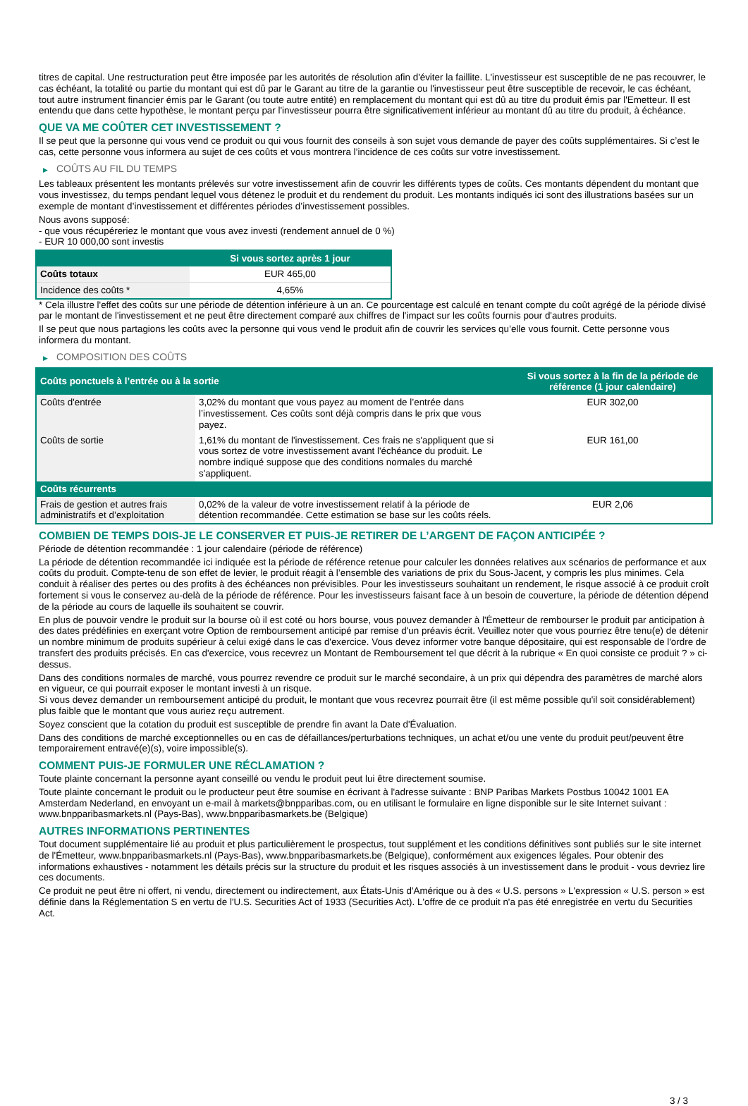titres de capital. Une restructuration peut être imposée par les autorités de résolution afin d'éviter la faillite. L'investisseur est susceptible de ne pas recouvrer, le cas échéant, la totalité ou partie du montant qui est dû par le Garant au titre de la garantie ou l'investisseur peut être susceptible de recevoir, le cas échéant, tout autre instrument financier émis par le Garant (ou toute autre entité) en remplacement du montant qui est dû au titre du produit émis par l'Emetteur. Il est entendu que dans cette hypothèse, le montant perçu par l'investisseur pourra être significativement inférieur au montant dû au titre du produit, à échéance.
QUE VA ME COÛTER CET INVESTISSEMENT ?
Il se peut que la personne qui vous vend ce produit ou qui vous fournit des conseils à son sujet vous demande de payer des coûts supplémentaires. Si c’est le cas, cette personne vous informera au sujet de ces coûts et vous montrera l’incidence de ces coûts sur votre investissement.
▶ COÛTS AU FIL DU TEMPS
Les tableaux présentent les montants prélevés sur votre investissement afin de couvrir les différents types de coûts. Ces montants dépendent du montant que vous investissez, du temps pendant lequel vous détenez le produit et du rendement du produit. Les montants indiqués ici sont des illustrations basées sur un exemple de montant d’investissement et différentes périodes d’investissement possibles.
Nous avons supposé:
- que vous récupéreriez le montant que vous avez investi (rendement annuel de 0 %)
- EUR 10 000,00 sont investis
| | Si vous sortez après 1 jour |
| --- | --- |
| Coûts totaux | EUR 465,00 |
| Incidence des coûts * | 4,65% |
* Cela illustre l'effet des coûts sur une période de détention inférieure à un an. Ce pourcentage est calculé en tenant compte du coût agrégé de la période divisé par le montant de l'investissement et ne peut être directement comparé aux chiffres de l'impact sur les coûts fournis pour d'autres produits.
Il se peut que nous partagions les coûts avec la personne qui vous vend le produit afin de couvrir les services qu’elle vous fournit. Cette personne vous informera du montant.
▶ COMPOSITION DES COÛTS
| Coûts ponctuels à l’entrée ou à la sortie | | Si vous sortez à la fin de la période de référence (1 jour calendaire) |
| --- | --- | --- |
| Coûts d'entrée | 3,02% du montant que vous payez au moment de l’entrée dans l’investissement. Ces coûts sont déjà compris dans le prix que vous payez. | EUR 302,00 |
| Coûts de sortie | 1,61% du montant de l'investissement. Ces frais ne s'appliquent que si vous sortez de votre investissement avant l'échéance du produit. Le nombre indiqué suppose que des conditions normales du marché s'appliquent. | EUR 161,00 |
| Coûts récurrents | | |
| Frais de gestion et autres frais administratifs et d’exploitation | 0,02% de la valeur de votre investissement relatif à la période de détention recommandée. Cette estimation se base sur les coûts réels. | EUR 2,06 |
COMBIEN DE TEMPS DOIS-JE LE CONSERVER ET PUIS-JE RETIRER DE L’ARGENT DE FAÇON ANTICIPÉE ?
Période de détention recommandée : 1 jour calendaire (période de référence)
La période de détention recommandée ici indiquée est la période de référence retenue pour calculer les données relatives aux scénarios de performance et aux coûts du produit. Compte-tenu de son effet de levier, le produit réagit à l’ensemble des variations de prix du Sous-Jacent, y compris les plus minimes. Cela conduit à réaliser des pertes ou des profits à des échéances non prévisibles. Pour les investisseurs souhaitant un rendement, le risque associé à ce produit croît fortement si vous le conservez au-delà de la période de référence. Pour les investisseurs faisant face à un besoin de couverture, la période de détention dépend de la période au cours de laquelle ils souhaitent se couvrir.
En plus de pouvoir vendre le produit sur la bourse où il est coté ou hors bourse, vous pouvez demander à l'Émetteur de rembourser le produit par anticipation à des dates prédéfinies en exerçant votre Option de remboursement anticipé par remise d'un préavis écrit. Veuillez noter que vous pourriez être tenu(e) de détenir un nombre minimum de produits supérieur à celui exigé dans le cas d'exercice. Vous devez informer votre banque dépositaire, qui est responsable de l'ordre de transfert des produits précisés. En cas d'exercice, vous recevrez un Montant de Remboursement tel que décrit à la rubrique « En quoi consiste ce produit ? » ci-dessus.
Dans des conditions normales de marché, vous pourrez revendre ce produit sur le marché secondaire, à un prix qui dépendra des paramètres de marché alors en vigueur, ce qui pourrait exposer le montant investi à un risque.
Si vous devez demander un remboursement anticipé du produit, le montant que vous recevrez pourrait être (il est même possible qu'il soit considérablement) plus faible que le montant que vous auriez reçu autrement.
Soyez conscient que la cotation du produit est susceptible de prendre fin avant la Date d'Évaluation.
Dans des conditions de marché exceptionnelles ou en cas de défaillances/perturbations techniques, un achat et/ou une vente du produit peut/peuvent être temporairement entravé(e)(s), voire impossible(s).
COMMENT PUIS-JE FORMULER UNE RÉCLAMATION ?
Toute plainte concernant la personne ayant conseillé ou vendu le produit peut lui être directement soumise.
Toute plainte concernant le produit ou le producteur peut être soumise en écrivant à l'adresse suivante : BNP Paribas Markets Postbus 10042 1001 EA Amsterdam Nederland, en envoyant un e-mail à markets@bnpparibas.com, ou en utilisant le formulaire en ligne disponible sur le site Internet suivant : www.bnpparibasmarkets.nl (Pays-Bas), www.bnpparibasmarkets.be (Belgique)
AUTRES INFORMATIONS PERTINENTES
Tout document supplémentaire lié au produit et plus particulièrement le prospectus, tout supplément et les conditions définitives sont publiés sur le site internet de l'Émetteur, www.bnpparibasmarkets.nl (Pays-Bas), www.bnpparibasmarkets.be (Belgique), conformément aux exigences légales. Pour obtenir des informations exhaustives - notamment les détails précis sur la structure du produit et les risques associés à un investissement dans le produit - vous devriez lire ces documents.
Ce produit ne peut être ni offert, ni vendu, directement ou indirectement, aux États-Unis d'Amérique ou à des « U.S. persons » L'expression « U.S. person » est définie dans la Réglementation S en vertu de l'U.S. Securities Act of 1933 (Securities Act). L'offre de ce produit n'a pas été enregistrée en vertu du Securities Act.
3 / 3